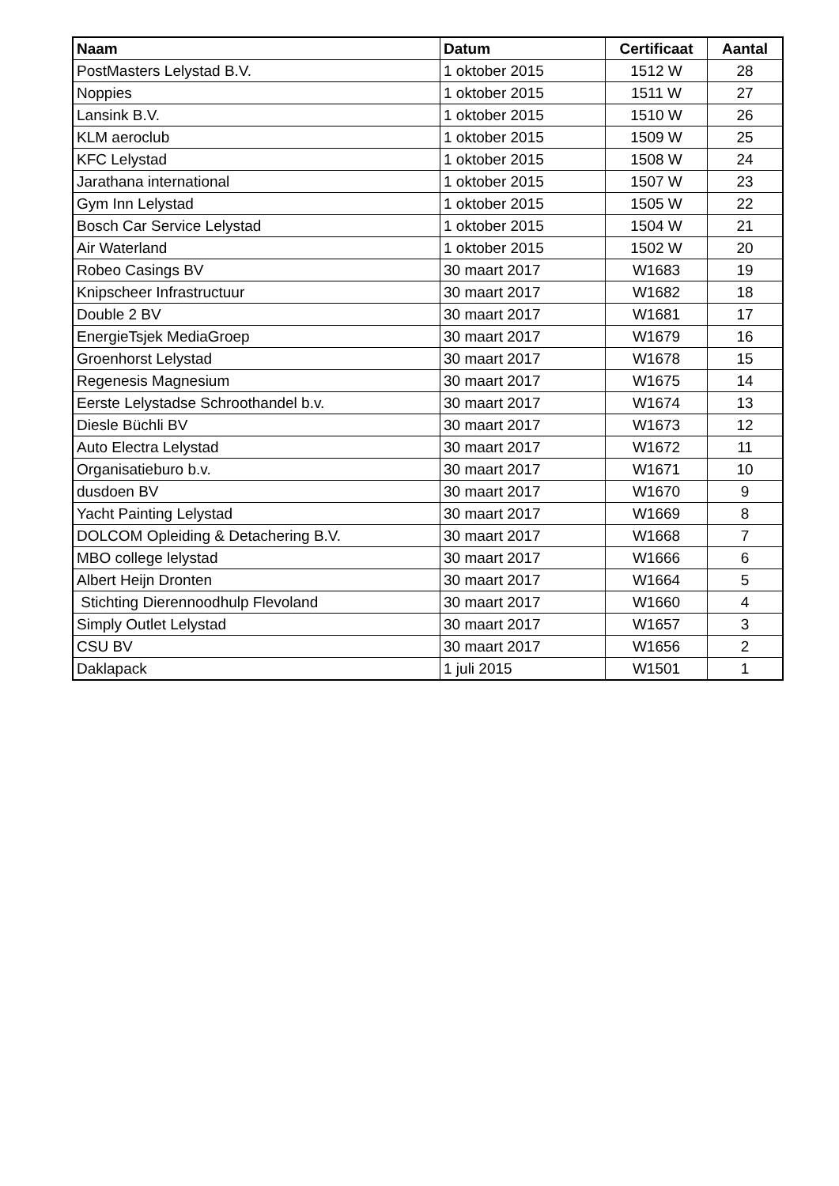| Naam | Datum | Certificaat | Aantal |
| --- | --- | --- | --- |
| PostMasters Lelystad B.V. | 1 oktober 2015 | 1512 W | 28 |
| Noppies | 1 oktober 2015 | 1511 W | 27 |
| Lansink B.V. | 1 oktober 2015 | 1510 W | 26 |
| KLM aeroclub | 1 oktober 2015 | 1509 W | 25 |
| KFC Lelystad | 1 oktober 2015 | 1508 W | 24 |
| Jarathana international | 1 oktober 2015 | 1507 W | 23 |
| Gym Inn Lelystad | 1 oktober 2015 | 1505 W | 22 |
| Bosch Car Service Lelystad | 1 oktober 2015 | 1504 W | 21 |
| Air Waterland | 1 oktober 2015 | 1502 W | 20 |
| Robeo Casings BV | 30 maart 2017 | W1683 | 19 |
| Knipscheer Infrastructuur | 30 maart 2017 | W1682 | 18 |
| Double 2 BV | 30 maart 2017 | W1681 | 17 |
| EnergieTsjek MediaGroep | 30 maart 2017 | W1679 | 16 |
| Groenhorst Lelystad | 30 maart 2017 | W1678 | 15 |
| Regenesis Magnesium | 30 maart 2017 | W1675 | 14 |
| Eerste Lelystadse Schroothandel b.v. | 30 maart 2017 | W1674 | 13 |
| Diesle Büchli BV | 30 maart 2017 | W1673 | 12 |
| Auto Electra Lelystad | 30 maart 2017 | W1672 | 11 |
| Organisatieburo b.v. | 30 maart 2017 | W1671 | 10 |
| dusdoen BV | 30 maart 2017 | W1670 | 9 |
| Yacht Painting Lelystad | 30 maart 2017 | W1669 | 8 |
| DOLCOM Opleiding & Detachering B.V. | 30 maart 2017 | W1668 | 7 |
| MBO college lelystad | 30 maart 2017 | W1666 | 6 |
| Albert Heijn Dronten | 30 maart 2017 | W1664 | 5 |
| Stichting Dierennoodhulp Flevoland | 30 maart 2017 | W1660 | 4 |
| Simply Outlet Lelystad | 30 maart 2017 | W1657 | 3 |
| CSU BV | 30 maart 2017 | W1656 | 2 |
| Daklapack | 1 juli 2015 | W1501 | 1 |